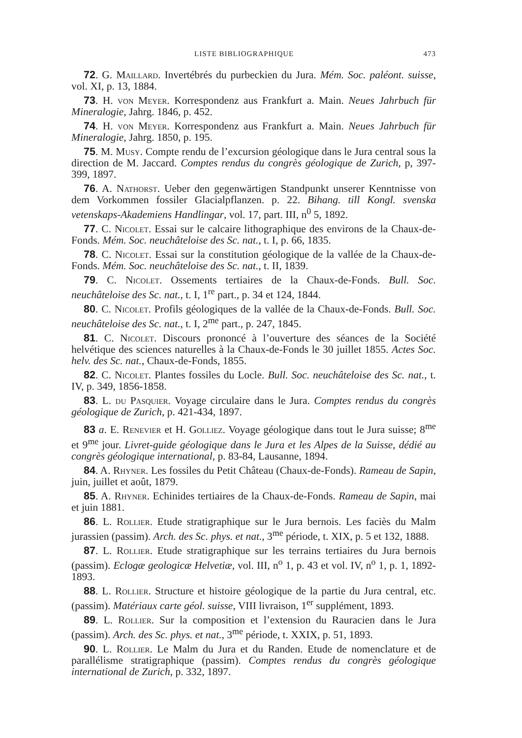LISTE BIBLIOGRAPHIQUE 473
72. G. Maillard. Invertébrés du purbeckien du Jura. Mém. Soc. paléont. suisse, vol. XI, p. 13, 1884.
73. H. von Meyer. Korrespondenz aus Frankfurt a. Main. Neues Jahrbuch für Mineralogie, Jahrg. 1846, p. 452.
74. H. von Meyer. Korrespondenz aus Frankfurt a. Main. Neues Jahrbuch für Mineralogie, Jahrg. 1850, p. 195.
75. M. Musy. Compte rendu de l’excursion géologique dans le Jura central sous la direction de M. Jaccard. Comptes rendus du congrès géologique de Zurich, p, 397-399, 1897.
76. A. Nathorst. Ueber den gegenwärtigen Standpunkt unserer Kenntnisse von dem Vorkommen fossiler Glacialpflanzen. p. 22. Bihang. till Kongl. svenska vetenskaps-Akademiens Handlingar, vol. 17, part. III, n<sup>0</sup> 5, 1892.
77. C. Nicolet. Essai sur le calcaire lithographique des environs de la Chaux-de-Fonds. Mém. Soc. neuchâteloise des Sc. nat., t. I, p. 66, 1835.
78. C. Nicolet. Essai sur la constitution géologique de la vallée de la Chaux-de-Fonds. Mém. Soc. neuchâteloise des Sc. nat., t. II, 1839.
79. C. Nicolet. Ossements tertiaires de la Chaux-de-Fonds. Bull. Soc. neuchâteloise des Sc. nat., t. I, 1<sup>re</sup> part., p. 34 et 124, 1844.
80. C. Nicolet. Profils géologiques de la vallée de la Chaux-de-Fonds. Bull. Soc. neuchâteloise des Sc. nat., t. I, 2<sup>me</sup> part., p. 247, 1845.
81. C. Nicolet. Discours prononcé à l’ouverture des séances de la Société helvétique des sciences naturelles à la Chaux-de-Fonds le 30 juillet 1855. Actes Soc. helv. des Sc. nat., Chaux-de-Fonds, 1855.
82. C. Nicolet. Plantes fossiles du Locle. Bull. Soc. neuchâteloise des Sc. nat., t. IV, p. 349, 1856-1858.
83. L. du Pasquier. Voyage circulaire dans le Jura. Comptes rendus du congrès géologique de Zurich, p. 421-434, 1897.
83 a. E. Renevier et H. Golliez. Voyage géologique dans tout le Jura suisse; 8<sup>me</sup> et 9<sup>me</sup> jour. Livret-guide géologique dans le Jura et les Alpes de la Suisse, dédié au congrès géologique international, p. 83-84, Lausanne, 1894.
84. A. Rhyner. Les fossiles du Petit Château (Chaux-de-Fonds). Rameau de Sapin, juin, juillet et août, 1879.
85. A. Rhyner. Echinides tertiaires de la Chaux-de-Fonds. Rameau de Sapin, mai et juin 1881.
86. L. Rollier. Etude stratigraphique sur le Jura bernois. Les faciès du Malm jurassien (passim). Arch. des Sc. phys. et nat., 3<sup>me</sup> période, t. XIX, p. 5 et 132, 1888.
87. L. Rollier. Etude stratigraphique sur les terrains tertiaires du Jura bernois (passim). Eclogæ geologicæ Helvetiæ, vol. III, n<sup>o</sup> 1, p. 43 et vol. IV, n<sup>o</sup> 1, p. 1, 1892-1893.
88. L. Rollier. Structure et histoire géologique de la partie du Jura central, etc. (passim). Matériaux carte géol. suisse, VIII livraison, 1<sup>er</sup> supplément, 1893.
89. L. Rollier. Sur la composition et l’extension du Rauracien dans le Jura (passim). Arch. des Sc. phys. et nat., 3<sup>me</sup> période, t. XXIX, p. 51, 1893.
90. L. Rollier. Le Malm du Jura et du Randen. Etude de nomenclature et de parallélisme stratigraphique (passim). Comptes rendus du congrès géologique international de Zurich, p. 332, 1897.